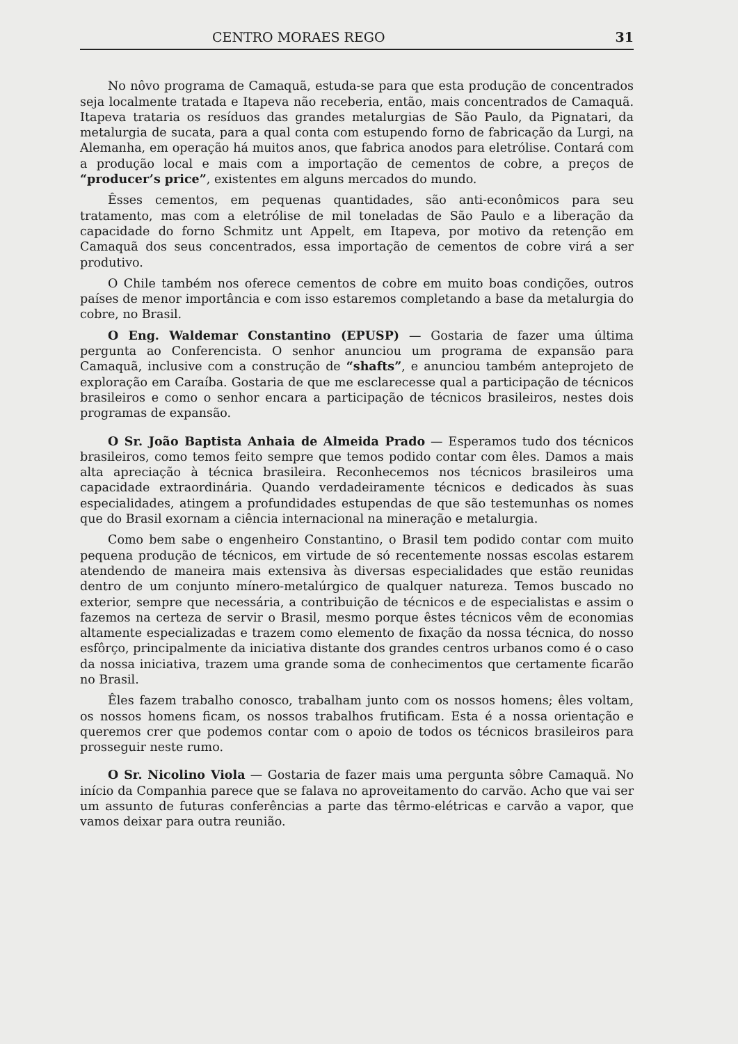CENTRO MORAES REGO 31
No nôvo programa de Camaquã, estuda-se para que esta produção de concentrados seja localmente tratada e Itapeva não receberia, então, mais concentrados de Camaquã. Itapeva trataria os resíduos das grandes metalurgias de São Paulo, da Pignatari, da metalurgia de sucata, para a qual conta com estupendo forno de fabricação da Lurgi, na Alemanha, em operação há muitos anos, que fabrica anodos para eletrólise. Contará com a produção local e mais com a importação de cementos de cobre, a preços de “producer’s price”, existentes em alguns mercados do mundo.
Êsses cementos, em pequenas quantidades, são anti-econômicos para seu tratamento, mas com a eletrólise de mil toneladas de São Paulo e a liberação da capacidade do forno Schmitz unt Appelt, em Itapeva, por motivo da retenção em Camaquã dos seus concentrados, essa importação de cementos de cobre virá a ser produtivo.
O Chile também nos oferece cementos de cobre em muito boas condições, outros países de menor importância e com isso estaremos completando a base da metalurgia do cobre, no Brasil.
O Eng. Waldemar Constantino (EPUSP) — Gostaria de fazer uma última pergunta ao Conferencista. O senhor anunciou um programa de expansão para Camaquã, inclusive com a construção de “shafts”, e anunciou também anteprojeto de exploração em Caraíba. Gostaria de que me esclarecesse qual a participação de técnicos brasileiros e como o senhor encara a participação de técnicos brasileiros, nestes dois programas de expansão.
O Sr. João Baptista Anhaia de Almeida Prado — Esperamos tudo dos técnicos brasileiros, como temos feito sempre que temos podido contar com êles. Damos a mais alta apreciação à técnica brasileira. Reconhecemos nos técnicos brasileiros uma capacidade extraordinária. Quando verdadeiramente técnicos e dedicados às suas especialidades, atingem a profundidades estupendas de que são testemunhas os nomes que do Brasil exornam a ciência internacional na mineração e metalurgia.
Como bem sabe o engenheiro Constantino, o Brasil tem podido contar com muito pequena produção de técnicos, em virtude de só recentemente nossas escolas estarem atendendo de maneira mais extensiva às diversas especialidades que estão reunidas dentro de um conjunto mínero-metalúrgico de qualquer natureza. Temos buscado no exterior, sempre que necessária, a contribuição de técnicos e de especialistas e assim o fazemos na certeza de servir o Brasil, mesmo porque êstes técnicos vêm de economias altamente especializadas e trazem como elemento de fixação da nossa técnica, do nosso esfôrço, principalmente da iniciativa distante dos grandes centros urbanos como é o caso da nossa iniciativa, trazem uma grande soma de conhecimentos que certamente ficarão no Brasil.
Êles fazem trabalho conosco, trabalham junto com os nossos homens; êles voltam, os nossos homens ficam, os nossos trabalhos frutificam. Esta é a nossa orientação e queremos crer que podemos contar com o apoio de todos os técnicos brasileiros para prosseguir neste rumo.
O Sr. Nicolino Viola — Gostaria de fazer mais uma pergunta sôbre Camaquã. No início da Companhia parece que se falava no aproveitamento do carvão. Acho que vai ser um assunto de futuras conferências a parte das têrmo-elétricas e carvão a vapor, que vamos deixar para outra reunião.